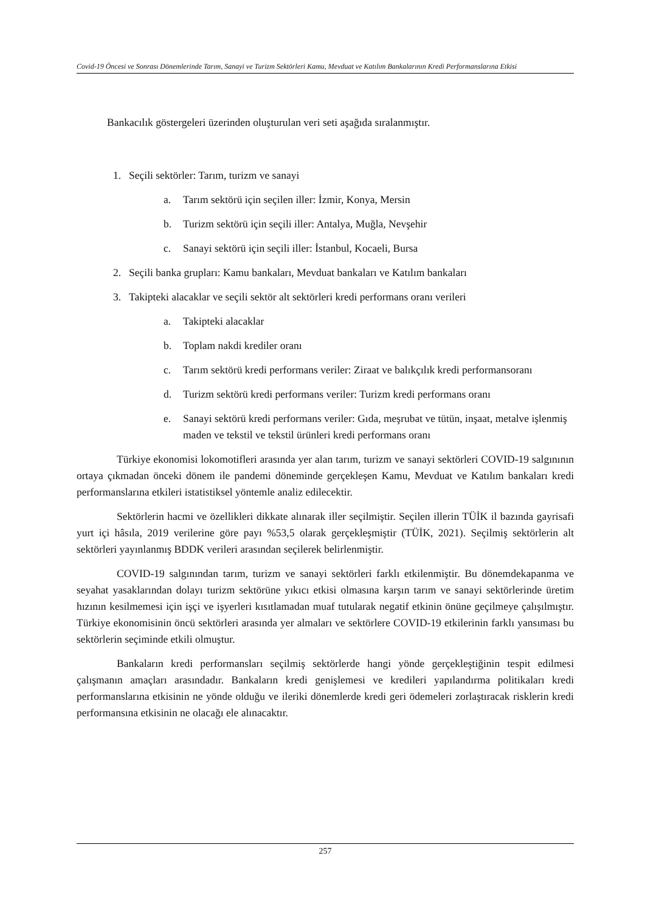Covid-19 Öncesi ve Sonrası Dönemlerinde Tarım, Sanayi ve Turizm Sektörleri Kamu, Mevduat ve Katılım Bankalarının Kredi Performanslarına Etkisi
Bankacılık göstergeleri üzerinden oluşturulan veri seti aşağıda sıralanmıştır.
1. Seçili sektörler: Tarım, turizm ve sanayi
a. Tarım sektörü için seçilen iller: İzmir, Konya, Mersin
b. Turizm sektörü için seçili iller: Antalya, Muğla, Nevşehir
c. Sanayi sektörü için seçili iller: İstanbul, Kocaeli, Bursa
2. Seçili banka grupları: Kamu bankaları, Mevduat bankaları ve Katılım bankaları
3. Takipteki alacaklar ve seçili sektör alt sektörleri kredi performans oranı verileri
a. Takipteki alacaklar
b. Toplam nakdi krediler oranı
c. Tarım sektörü kredi performans veriler: Ziraat ve balıkçılık kredi performansoranı
d. Turizm sektörü kredi performans veriler: Turizm kredi performans oranı
e. Sanayi sektörü kredi performans veriler: Gıda, meşrubat ve tütün, inşaat, metalve işlenmiş maden ve tekstil ve tekstil ürünleri kredi performans oranı
Türkiye ekonomisi lokomotifleri arasında yer alan tarım, turizm ve sanayi sektörleri COVID-19 salgınının ortaya çıkmadan önceki dönem ile pandemi döneminde gerçekleşen Kamu, Mevduat ve Katılım bankaları kredi performanslarına etkileri istatistiksel yöntemle analiz edilecektir.
Sektörlerin hacmi ve özellikleri dikkate alınarak iller seçilmiştir. Seçilen illerin TÜİK il bazında gayrisafi yurt içi hâsıla, 2019 verilerine göre payı %53,5 olarak gerçekleşmiştir (TÜİK, 2021). Seçilmiş sektörlerin alt sektörleri yayınlanmış BDDK verileri arasından seçilerek belirlenmiştir.
COVID-19 salgınından tarım, turizm ve sanayi sektörleri farklı etkilenmiştir. Bu dönemdekapanma ve seyahat yasaklarından dolayı turizm sektörüne yıkıcı etkisi olmasına karşın tarım ve sanayi sektörlerinde üretim hızının kesilmemesi için işçi ve işyerleri kısıtlamadan muaf tutularak negatif etkinin önüne geçilmeye çalışılmıştır. Türkiye ekonomisinin öncü sektörleri arasında yer almaları ve sektörlere COVID-19 etkilerinin farklı yansıması bu sektörlerin seçiminde etkili olmuştur.
Bankaların kredi performansları seçilmiş sektörlerde hangi yönde gerçekleştiğinin tespit edilmesi çalışmanın amaçları arasındadır. Bankaların kredi genişlemesi ve kredileri yapılandırma politikaları kredi performanslarına etkisinin ne yönde olduğu ve ileriki dönemlerde kredi geri ödemeleri zorlaştıracak risklerin kredi performansına etkisinin ne olacağı ele alınacaktır.
257